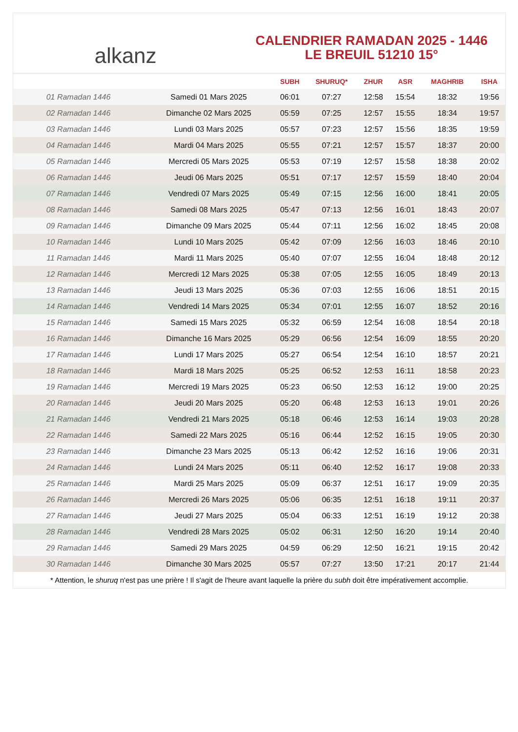alkanz
CALENDRIER RAMADAN 2025 - 1446
LE BREUIL 51210 15°
| | | SUBH | SHURUQ* | ZHUR | ASR | MAGHRIB | ISHA |
| --- | --- | --- | --- | --- | --- | --- | --- |
| 01 Ramadan 1446 | Samedi 01 Mars 2025 | 06:01 | 07:27 | 12:58 | 15:54 | 18:32 | 19:56 |
| 02 Ramadan 1446 | Dimanche 02 Mars 2025 | 05:59 | 07:25 | 12:57 | 15:55 | 18:34 | 19:57 |
| 03 Ramadan 1446 | Lundi 03 Mars 2025 | 05:57 | 07:23 | 12:57 | 15:56 | 18:35 | 19:59 |
| 04 Ramadan 1446 | Mardi 04 Mars 2025 | 05:55 | 07:21 | 12:57 | 15:57 | 18:37 | 20:00 |
| 05 Ramadan 1446 | Mercredi 05 Mars 2025 | 05:53 | 07:19 | 12:57 | 15:58 | 18:38 | 20:02 |
| 06 Ramadan 1446 | Jeudi 06 Mars 2025 | 05:51 | 07:17 | 12:57 | 15:59 | 18:40 | 20:04 |
| 07 Ramadan 1446 | Vendredi 07 Mars 2025 | 05:49 | 07:15 | 12:56 | 16:00 | 18:41 | 20:05 |
| 08 Ramadan 1446 | Samedi 08 Mars 2025 | 05:47 | 07:13 | 12:56 | 16:01 | 18:43 | 20:07 |
| 09 Ramadan 1446 | Dimanche 09 Mars 2025 | 05:44 | 07:11 | 12:56 | 16:02 | 18:45 | 20:08 |
| 10 Ramadan 1446 | Lundi 10 Mars 2025 | 05:42 | 07:09 | 12:56 | 16:03 | 18:46 | 20:10 |
| 11 Ramadan 1446 | Mardi 11 Mars 2025 | 05:40 | 07:07 | 12:55 | 16:04 | 18:48 | 20:12 |
| 12 Ramadan 1446 | Mercredi 12 Mars 2025 | 05:38 | 07:05 | 12:55 | 16:05 | 18:49 | 20:13 |
| 13 Ramadan 1446 | Jeudi 13 Mars 2025 | 05:36 | 07:03 | 12:55 | 16:06 | 18:51 | 20:15 |
| 14 Ramadan 1446 | Vendredi 14 Mars 2025 | 05:34 | 07:01 | 12:55 | 16:07 | 18:52 | 20:16 |
| 15 Ramadan 1446 | Samedi 15 Mars 2025 | 05:32 | 06:59 | 12:54 | 16:08 | 18:54 | 20:18 |
| 16 Ramadan 1446 | Dimanche 16 Mars 2025 | 05:29 | 06:56 | 12:54 | 16:09 | 18:55 | 20:20 |
| 17 Ramadan 1446 | Lundi 17 Mars 2025 | 05:27 | 06:54 | 12:54 | 16:10 | 18:57 | 20:21 |
| 18 Ramadan 1446 | Mardi 18 Mars 2025 | 05:25 | 06:52 | 12:53 | 16:11 | 18:58 | 20:23 |
| 19 Ramadan 1446 | Mercredi 19 Mars 2025 | 05:23 | 06:50 | 12:53 | 16:12 | 19:00 | 20:25 |
| 20 Ramadan 1446 | Jeudi 20 Mars 2025 | 05:20 | 06:48 | 12:53 | 16:13 | 19:01 | 20:26 |
| 21 Ramadan 1446 | Vendredi 21 Mars 2025 | 05:18 | 06:46 | 12:53 | 16:14 | 19:03 | 20:28 |
| 22 Ramadan 1446 | Samedi 22 Mars 2025 | 05:16 | 06:44 | 12:52 | 16:15 | 19:05 | 20:30 |
| 23 Ramadan 1446 | Dimanche 23 Mars 2025 | 05:13 | 06:42 | 12:52 | 16:16 | 19:06 | 20:31 |
| 24 Ramadan 1446 | Lundi 24 Mars 2025 | 05:11 | 06:40 | 12:52 | 16:17 | 19:08 | 20:33 |
| 25 Ramadan 1446 | Mardi 25 Mars 2025 | 05:09 | 06:37 | 12:51 | 16:17 | 19:09 | 20:35 |
| 26 Ramadan 1446 | Mercredi 26 Mars 2025 | 05:06 | 06:35 | 12:51 | 16:18 | 19:11 | 20:37 |
| 27 Ramadan 1446 | Jeudi 27 Mars 2025 | 05:04 | 06:33 | 12:51 | 16:19 | 19:12 | 20:38 |
| 28 Ramadan 1446 | Vendredi 28 Mars 2025 | 05:02 | 06:31 | 12:50 | 16:20 | 19:14 | 20:40 |
| 29 Ramadan 1446 | Samedi 29 Mars 2025 | 04:59 | 06:29 | 12:50 | 16:21 | 19:15 | 20:42 |
| 30 Ramadan 1446 | Dimanche 30 Mars 2025 | 05:57 | 07:27 | 13:50 | 17:21 | 20:17 | 21:44 |
* Attention, le shuruq n'est pas une prière ! Il s'agit de l'heure avant laquelle la prière du subh doit être impérativement accomplie.